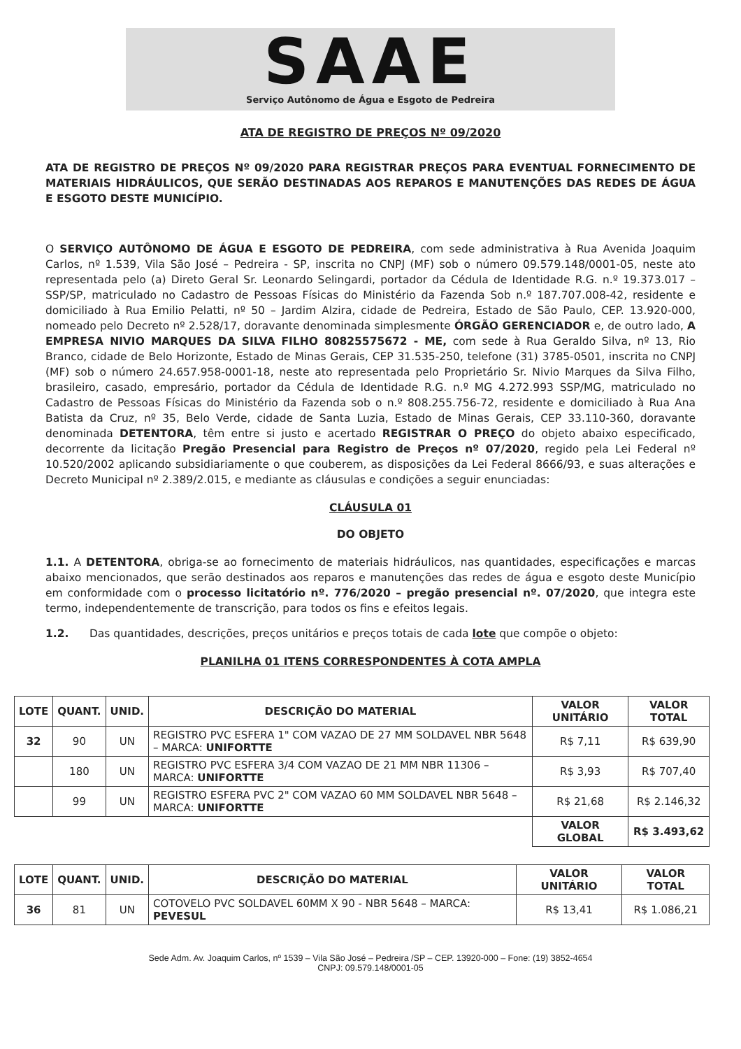SAAE
Serviço Autônomo de Água e Esgoto de Pedreira
ATA DE REGISTRO DE PREÇOS Nº 09/2020
ATA DE REGISTRO DE PREÇOS Nº 09/2020 PARA REGISTRAR PREÇOS PARA EVENTUAL FORNECIMENTO DE MATERIAIS HIDRÁULICOS, QUE SERÃO DESTINADAS AOS REPAROS E MANUTENÇÕES DAS REDES DE ÁGUA E ESGOTO DESTE MUNICÍPIO.
O SERVIÇO AUTÔNOMO DE ÁGUA E ESGOTO DE PEDREIRA, com sede administrativa à Rua Avenida Joaquim Carlos, nº 1.539, Vila São José – Pedreira - SP, inscrita no CNPJ (MF) sob o número 09.579.148/0001-05, neste ato representada pelo (a) Direto Geral Sr. Leonardo Selingardi, portador da Cédula de Identidade R.G. n.º 19.373.017 – SSP/SP, matriculado no Cadastro de Pessoas Físicas do Ministério da Fazenda Sob n.º 187.707.008-42, residente e domiciliado à Rua Emilio Pelatti, nº 50 – Jardim Alzira, cidade de Pedreira, Estado de São Paulo, CEP. 13.920-000, nomeado pelo Decreto nº 2.528/17, doravante denominada simplesmente ÓRGÃO GERENCIADOR e, de outro lado, A EMPRESA NIVIO MARQUES DA SILVA FILHO 80825575672 - ME, com sede à Rua Geraldo Silva, nº 13, Rio Branco, cidade de Belo Horizonte, Estado de Minas Gerais, CEP 31.535-250, telefone (31) 3785-0501, inscrita no CNPJ (MF) sob o número 24.657.958-0001-18, neste ato representada pelo Proprietário Sr. Nivio Marques da Silva Filho, brasileiro, casado, empresário, portador da Cédula de Identidade R.G. n.º MG 4.272.993 SSP/MG, matriculado no Cadastro de Pessoas Físicas do Ministério da Fazenda sob o n.º 808.255.756-72, residente e domiciliado à Rua Ana Batista da Cruz, nº 35, Belo Verde, cidade de Santa Luzia, Estado de Minas Gerais, CEP 33.110-360, doravante denominada DETENTORA, têm entre si justo e acertado REGISTRAR O PREÇO do objeto abaixo especificado, decorrente da licitação Pregão Presencial para Registro de Preços nº 07/2020, regido pela Lei Federal nº 10.520/2002 aplicando subsidiariamente o que couberem, as disposições da Lei Federal 8666/93, e suas alterações e Decreto Municipal nº 2.389/2.015, e mediante as cláusulas e condições a seguir enunciadas:
CLÁUSULA 01
DO OBJETO
1.1. A DETENTORA, obriga-se ao fornecimento de materiais hidráulicos, nas quantidades, especificações e marcas abaixo mencionados, que serão destinados aos reparos e manutenções das redes de água e esgoto deste Município em conformidade com o processo licitatório nº. 776/2020 – pregão presencial nº. 07/2020, que integra este termo, independentemente de transcrição, para todos os fins e efeitos legais.
1.2. Das quantidades, descrições, preços unitários e preços totais de cada lote que compõe o objeto:
PLANILHA 01 ITENS CORRESPONDENTES À COTA AMPLA
| LOTE | QUANT. | UNID. | DESCRIÇÃO DO MATERIAL | VALOR UNITÁRIO | VALOR TOTAL |
| --- | --- | --- | --- | --- | --- |
| 32 | 90 | UN | REGISTRO PVC ESFERA 1" COM VAZAO DE 27 MM SOLDAVEL NBR 5648 – MARCA: UNIFORTTE | R$ 7,11 | R$ 639,90 |
| | 180 | UN | REGISTRO PVC ESFERA 3/4 COM VAZAO DE 21 MM NBR 11306 – MARCA: UNIFORTTE | R$ 3,93 | R$ 707,40 |
| | 99 | UN | REGISTRO ESFERA PVC 2" COM VAZAO 60 MM SOLDAVEL NBR 5648 – MARCA: UNIFORTTE | R$ 21,68 | R$ 2.146,32 |
| | | | | VALOR GLOBAL | R$ 3.493,62 |
| LOTE | QUANT. | UNID. | DESCRIÇÃO DO MATERIAL | VALOR UNITÁRIO | VALOR TOTAL |
| --- | --- | --- | --- | --- | --- |
| 36 | 81 | UN | COTOVELO PVC SOLDAVEL 60MM X 90 - NBR 5648 – MARCA: PEVESUL | R$ 13,41 | R$ 1.086,21 |
Sede Adm. Av. Joaquim Carlos, nº 1539 – Vila São José – Pedreira /SP – CEP. 13920-000 – Fone: (19) 3852-4654
CNPJ: 09.579.148/0001-05